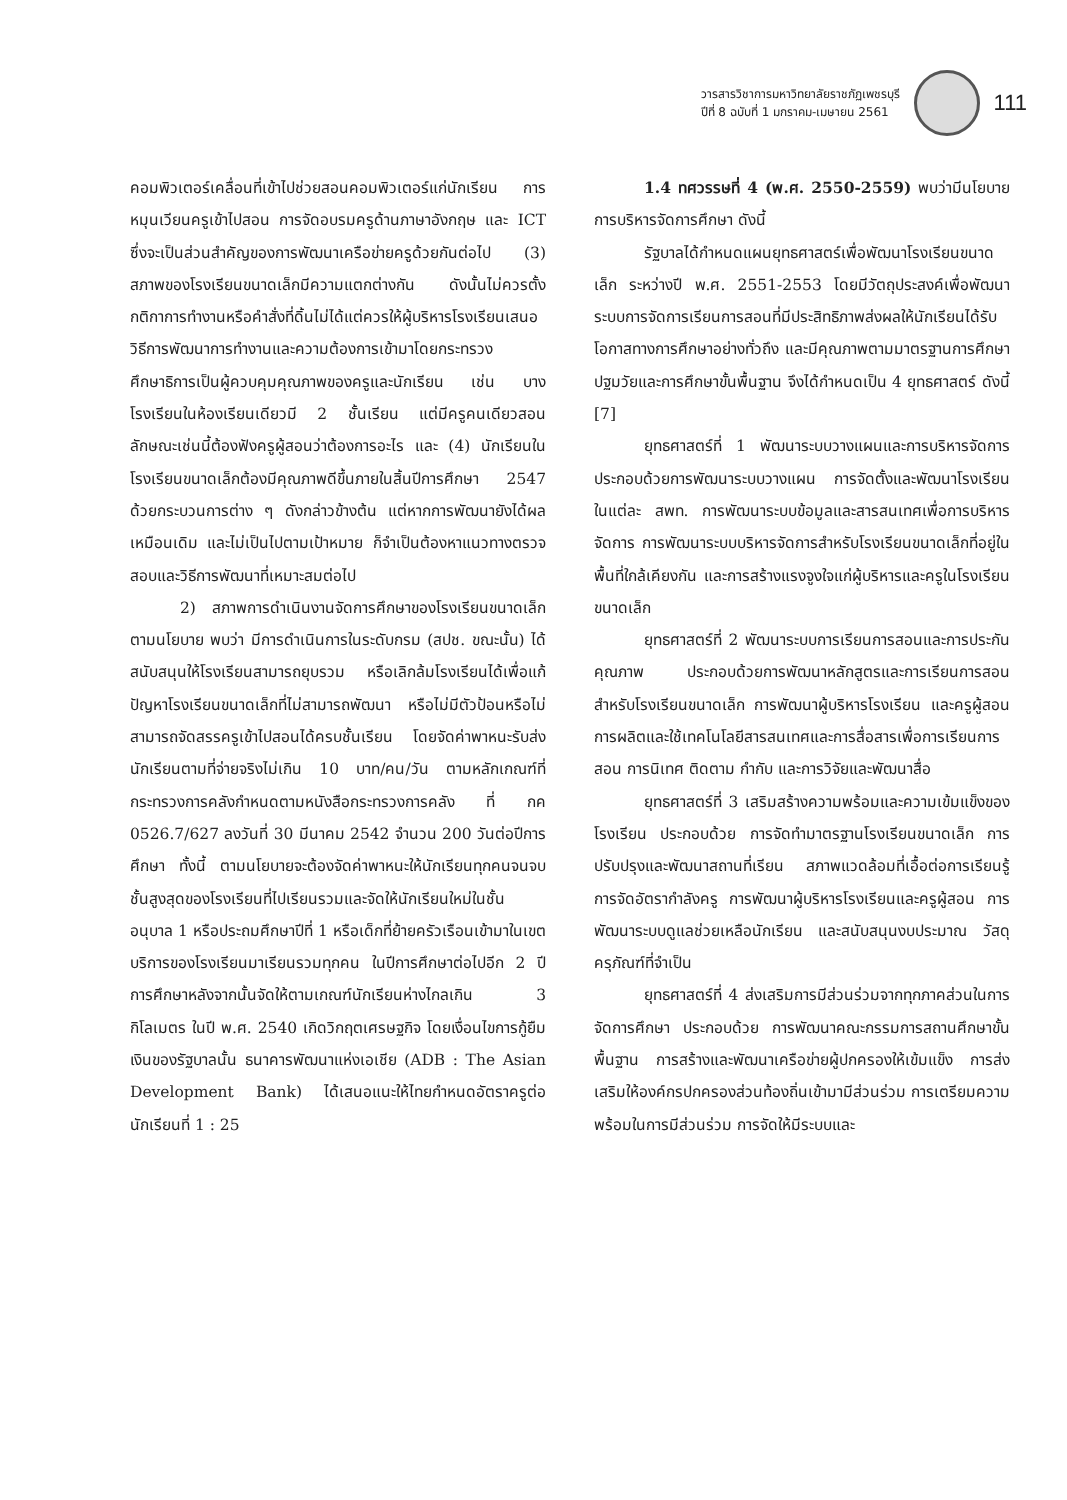วารสารวิชาการมหาวิทยาลัยราชภัฏเพชรบุรี
ปีที่ 8 ฉบับที่ 1 มกราคม-เมษายน 2561
111
คอมพิวเตอร์เคลื่อนที่เข้าไปช่วยสอนคอมพิวเตอร์แก่นักเรียน การหมุนเวียนครูเข้าไปสอน การจัดอบรมครูด้านภาษาอังกฤษ และ ICT ซึ่งจะเป็นส่วนสำคัญของการพัฒนาเครือข่ายครูด้วยกันต่อไป (3) สภาพของโรงเรียนขนาดเล็กมีความแตกต่างกัน ดังนั้นไม่ควรตั้งกติกาการทำงานหรือคำสั่งที่ดิ้นไม่ได้แต่ควรให้ผู้บริหารโรงเรียนเสนอวิธีการพัฒนาการทำงานและความต้องการเข้ามาโดยกระทรวงศึกษาธิการเป็นผู้ควบคุมคุณภาพของครูและนักเรียน เช่น บางโรงเรียนในห้องเรียนเดียวมี 2 ชั้นเรียน แต่มีครูคนเดียวสอน ลักษณะเช่นนี้ต้องฟังครูผู้สอนว่าต้องการอะไร และ (4) นักเรียนในโรงเรียนขนาดเล็กต้องมีคุณภาพดีขึ้นภายในสิ้นปีการศึกษา 2547 ด้วยกระบวนการต่าง ๆ ดังกล่าวข้างต้น แต่หากการพัฒนายังได้ผลเหมือนเดิม และไม่เป็นไปตามเป้าหมาย ก็จำเป็นต้องหาแนวทางตรวจสอบและวิธีการพัฒนาที่เหมาะสมต่อไป
2) สภาพการดำเนินงานจัดการศึกษาของโรงเรียนขนาดเล็กตามนโยบาย พบว่า มีการดำเนินการในระดับกรม (สปช. ขณะนั้น) ได้สนับสนุนให้โรงเรียนสามารถยุบรวม หรือเลิกล้มโรงเรียนได้เพื่อแก้ปัญหาโรงเรียนขนาดเล็กที่ไม่สามารถพัฒนา หรือไม่มีตัวป้อนหรือไม่สามารถจัดสรรครูเข้าไปสอนได้ครบชั้นเรียน โดยจัดค่าพาหนะรับส่งนักเรียนตามที่จ่ายจริงไม่เกิน 10 บาท/คน/วัน ตามหลักเกณฑ์ที่กระทรวงการคลังกำหนดตามหนังสือกระทรวงการคลัง ที่ กค 0526.7/627 ลงวันที่ 30 มีนาคม 2542 จำนวน 200 วันต่อปีการศึกษา ทั้งนี้ ตามนโยบายจะต้องจัดค่าพาหนะให้นักเรียนทุกคนจนจบชั้นสูงสุดของโรงเรียนที่ไปเรียนรวมและจัดให้นักเรียนใหม่ในชั้นอนุบาล 1 หรือประถมศึกษาปีที่ 1 หรือเด็กที่ย้ายครัวเรือนเข้ามาในเขตบริการของโรงเรียนมาเรียนรวมทุกคน ในปีการศึกษาต่อไปอีก 2 ปีการศึกษาหลังจากนั้นจัดให้ตามเกณฑ์นักเรียนห่างไกลเกิน 3 กิโลเมตร ในปี พ.ศ. 2540 เกิดวิกฤตเศรษฐกิจ โดยเงื่อนไขการกู้ยืมเงินของรัฐบาลนั้น ธนาคารพัฒนาแห่งเอเชีย (ADB : The Asian Development Bank) ได้เสนอแนะให้ไทยกำหนดอัตราครูต่อนักเรียนที่ 1 : 25
1.4 ทศวรรษที่ 4 (พ.ศ. 2550-2559) พบว่ามีนโยบายการบริหารจัดการศึกษา ดังนี้
รัฐบาลได้กำหนดแผนยุทธศาสตร์เพื่อพัฒนาโรงเรียนขนาดเล็ก ระหว่างปี พ.ศ. 2551-2553 โดยมีวัตถุประสงค์เพื่อพัฒนาระบบการจัดการเรียนการสอนที่มีประสิทธิภาพส่งผลให้นักเรียนได้รับโอกาสทางการศึกษาอย่างทั่วถึง และมีคุณภาพตามมาตรฐานการศึกษาปฐมวัยและการศึกษาขั้นพื้นฐาน จึงได้กำหนดเป็น 4 ยุทธศาสตร์ ดังนี้ [7]
ยุทธศาสตร์ที่ 1 พัฒนาระบบวางแผนและการบริหารจัดการ ประกอบด้วยการพัฒนาระบบวางแผน การจัดตั้งและพัฒนาโรงเรียนในแต่ละ สพท. การพัฒนาระบบข้อมูลและสารสนเทศเพื่อการบริหารจัดการ การพัฒนาระบบบริหารจัดการสำหรับโรงเรียนขนาดเล็กที่อยู่ในพื้นที่ใกล้เคียงกัน และการสร้างแรงจูงใจแก่ผู้บริหารและครูในโรงเรียนขนาดเล็ก
ยุทธศาสตร์ที่ 2 พัฒนาระบบการเรียนการสอนและการประกันคุณภาพ ประกอบด้วยการพัฒนาหลักสูตรและการเรียนการสอนสำหรับโรงเรียนขนาดเล็ก การพัฒนาผู้บริหารโรงเรียน และครูผู้สอนการผลิตและใช้เทคโนโลยีสารสนเทศและการสื่อสารเพื่อการเรียนการสอน การนิเทศ ติดตาม กำกับ และการวิจัยและพัฒนาสื่อ
ยุทธศาสตร์ที่ 3 เสริมสร้างความพร้อมและความเข้มแข็งของโรงเรียน ประกอบด้วย การจัดทำมาตรฐานโรงเรียนขนาดเล็ก การปรับปรุงและพัฒนาสถานที่เรียน สภาพแวดล้อมที่เอื้อต่อการเรียนรู้ การจัดอัตรากำลังครู การพัฒนาผู้บริหารโรงเรียนและครูผู้สอน การพัฒนาระบบดูแลช่วยเหลือนักเรียน และสนับสนุนงบประมาณ วัสดุ ครุภัณฑ์ที่จำเป็น
ยุทธศาสตร์ที่ 4 ส่งเสริมการมีส่วนร่วมจากทุกภาคส่วนในการจัดการศึกษา ประกอบด้วย การพัฒนาคณะกรรมการสถานศึกษาขั้นพื้นฐาน การสร้างและพัฒนาเครือข่ายผู้ปกครองให้เข้มแข็ง การส่งเสริมให้องค์กรปกครองส่วนท้องถิ่นเข้ามามีส่วนร่วม การเตรียมความพร้อมในการมีส่วนร่วม การจัดให้มีระบบและ